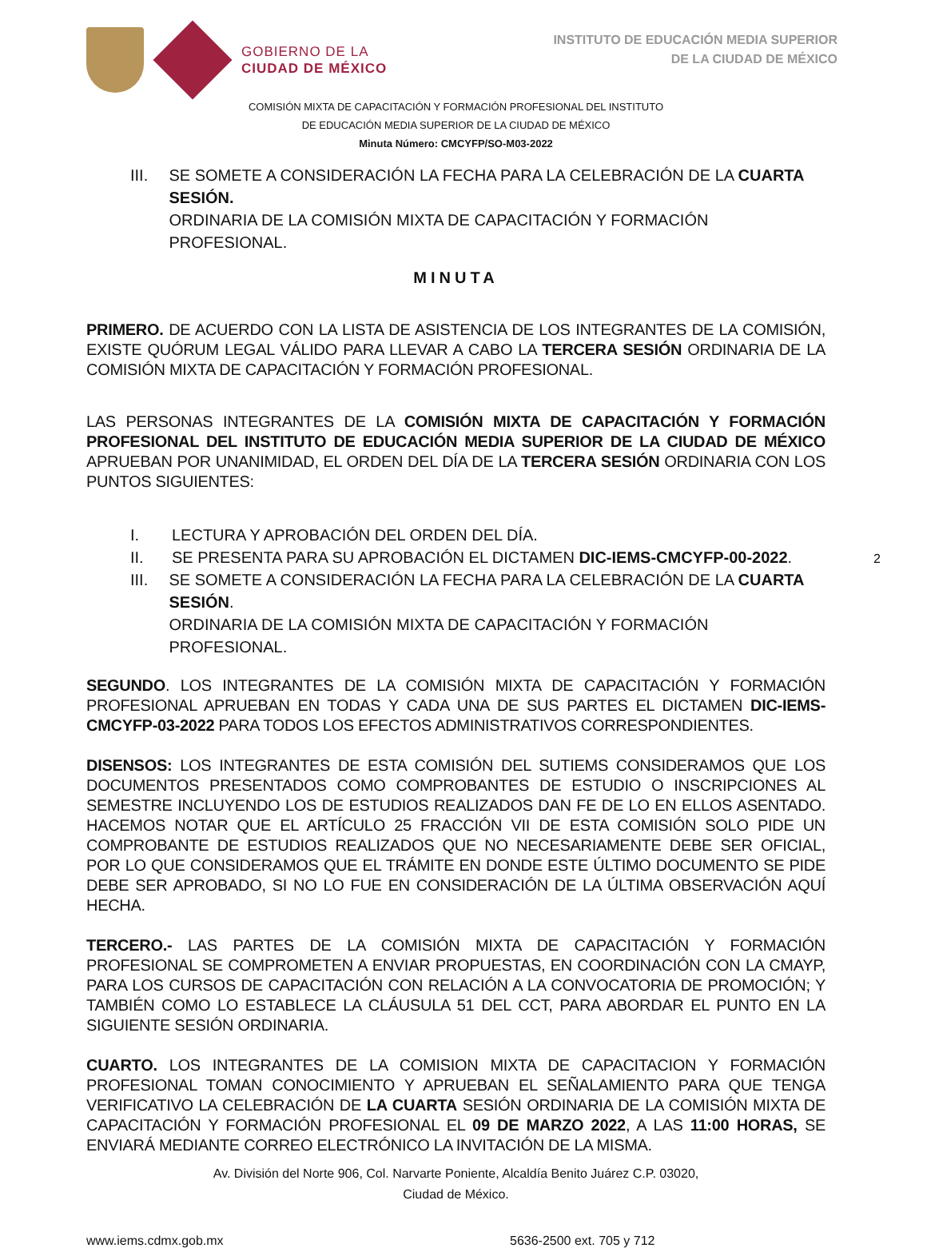GOBIERNO DE LA
CIUDAD DE MÉXICO
INSTITUTO DE EDUCACIÓN MEDIA SUPERIOR
DE LA CIUDAD DE MÉXICO
COMISIÓN MIXTA DE CAPACITACIÓN Y FORMACIÓN PROFESIONAL DEL INSTITUTO
DE EDUCACIÓN MEDIA SUPERIOR DE LA CIUDAD DE MÉXICO
Minuta Número: CMCYFP/SO-M03-2022
III. SE SOMETE A CONSIDERACIÓN LA FECHA PARA LA CELEBRACIÓN DE LA CUARTA SESIÓN.
ORDINARIA DE LA COMISIÓN MIXTA DE CAPACITACIÓN Y FORMACIÓN PROFESIONAL.
MINUTA
PRIMERO. DE ACUERDO CON LA LISTA DE ASISTENCIA DE LOS INTEGRANTES DE LA COMISIÓN, EXISTE QUÓRUM LEGAL VÁLIDO PARA LLEVAR A CABO LA TERCERA SESIÓN ORDINARIA DE LA COMISIÓN MIXTA DE CAPACITACIÓN Y FORMACIÓN PROFESIONAL.
LAS PERSONAS INTEGRANTES DE LA COMISIÓN MIXTA DE CAPACITACIÓN Y FORMACIÓN PROFESIONAL DEL INSTITUTO DE EDUCACIÓN MEDIA SUPERIOR DE LA CIUDAD DE MÉXICO APRUEBAN POR UNANIMIDAD, EL ORDEN DEL DÍA DE LA TERCERA SESIÓN ORDINARIA CON LOS PUNTOS SIGUIENTES:
I. LECTURA Y APROBACIÓN DEL ORDEN DEL DÍA.
II. SE PRESENTA PARA SU APROBACIÓN EL DICTAMEN DIC-IEMS-CMCYFP-00-2022.
III. SE SOMETE A CONSIDERACIÓN LA FECHA PARA LA CELEBRACIÓN DE LA CUARTA SESIÓN.
ORDINARIA DE LA COMISIÓN MIXTA DE CAPACITACIÓN Y FORMACIÓN PROFESIONAL.
2
SEGUNDO. LOS INTEGRANTES DE LA COMISIÓN MIXTA DE CAPACITACIÓN Y FORMACIÓN PROFESIONAL APRUEBAN EN TODAS Y CADA UNA DE SUS PARTES EL DICTAMEN DIC-IEMS-CMCYFP-03-2022 PARA TODOS LOS EFECTOS ADMINISTRATIVOS CORRESPONDIENTES.
DISENSOS: LOS INTEGRANTES DE ESTA COMISIÓN DEL SUTIEMS CONSIDERAMOS QUE LOS DOCUMENTOS PRESENTADOS COMO COMPROBANTES DE ESTUDIO O INSCRIPCIONES AL SEMESTRE INCLUYENDO LOS DE ESTUDIOS REALIZADOS DAN FE DE LO EN ELLOS ASENTADO. HACEMOS NOTAR QUE EL ARTÍCULO 25 FRACCIÓN VII DE ESTA COMISIÓN SOLO PIDE UN COMPROBANTE DE ESTUDIOS REALIZADOS QUE NO NECESARIAMENTE DEBE SER OFICIAL, POR LO QUE CONSIDERAMOS QUE EL TRÁMITE EN DONDE ESTE ÚLTIMO DOCUMENTO SE PIDE DEBE SER APROBADO, SI NO LO FUE EN CONSIDERACIÓN DE LA ÚLTIMA OBSERVACIÓN AQUÍ HECHA.
TERCERO.- LAS PARTES DE LA COMISIÓN MIXTA DE CAPACITACIÓN Y FORMACIÓN PROFESIONAL SE COMPROMETEN A ENVIAR PROPUESTAS, EN COORDINACIÓN CON LA CMAYP, PARA LOS CURSOS DE CAPACITACIÓN CON RELACIÓN A LA CONVOCATORIA DE PROMOCIÓN; Y TAMBIÉN COMO LO ESTABLECE LA CLÁUSULA 51 DEL CCT, PARA ABORDAR EL PUNTO EN LA SIGUIENTE SESIÓN ORDINARIA.
CUARTO. LOS INTEGRANTES DE LA COMISION MIXTA DE CAPACITACION Y FORMACIÓN PROFESIONAL TOMAN CONOCIMIENTO Y APRUEBAN EL SEÑALAMIENTO PARA QUE TENGA VERIFICATIVO LA CELEBRACIÓN DE LA CUARTA SESIÓN ORDINARIA DE LA COMISIÓN MIXTA DE CAPACITACIÓN Y FORMACIÓN PROFESIONAL EL 09 DE MARZO 2022, A LAS 11:00 HORAS, SE ENVIARÁ MEDIANTE CORREO ELECTRÓNICO LA INVITACIÓN DE LA MISMA.
Av. División del Norte 906, Col. Narvarte Poniente, Alcaldía Benito Juárez C.P. 03020,
Ciudad de México.
www.iems.cdmx.gob.mx 5636-2500 ext. 705 y 712